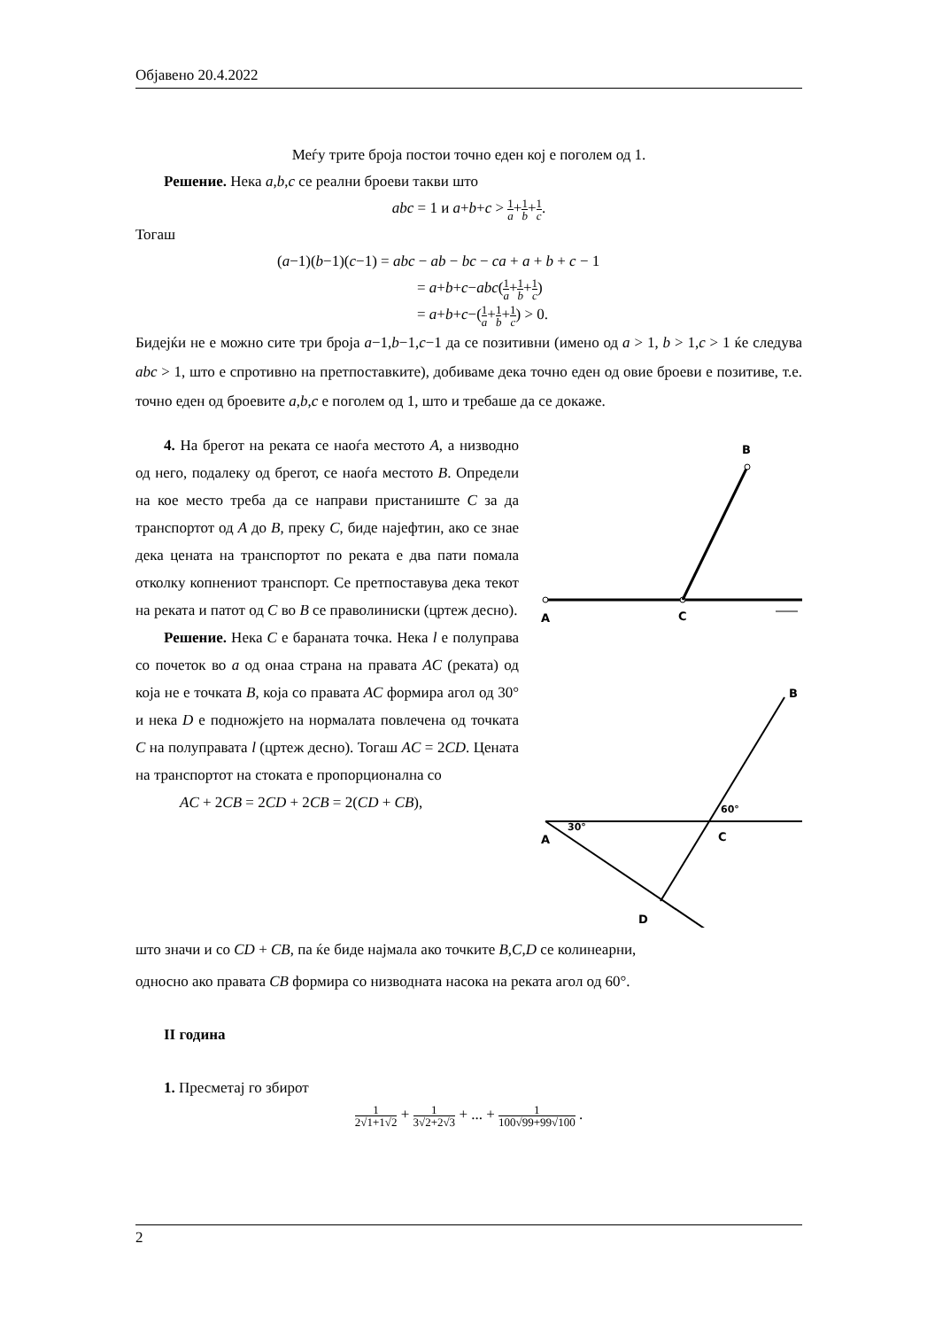Објавено 20.4.2022
Меѓу трите броја постои точно еден кој е поголем од 1.
Решение. Нека a,b,c се реални броеви такви што
abc = 1 и a+b+c > 1 a+1 b+1 c.
Тогаш
(a−1)(b−1)(c−1) = abc − ab − bc − ca + a + b + c − 1
= a+b+c−abc(1 a+1 b+1 c)
= a+b+c−(1 a+1 b+1 c) > 0.
Бидејќи не е можно сите три броја a−1,b−1,c−1 да се позитивни (имено од a > 1, b > 1,c > 1 ќе следува abc > 1, што е спротивно на претпоставките), добиваме дека точно еден од овие броеви е позитиве, т.е. точно еден од броевите a,b,c е поголем од 1, што и требаше да се докаже.
4. На брегот на реката се наоѓа местото A, а низводно од него, подалеку од брегот, се наоѓа местото B. Определи на кое место треба да се направи пристаниште C за да транспортот од A до B, преку C, биде најефтин, ако се знае дека цената на транспортот по реката е два пати помала отколку копнениот транспорт. Се претпоставува дека текот на реката и патот од C во B се праволиниски (цртеж десно).
Решение. Нека C е бараната точка. Нека l е полуправа со почеток во a од онаа страна на правата AC (реката) од која не е точката B, која со правата AC формира агол од 30° и нека D е подножјето на нормалата повлечена од точката C на полуправата l (цртеж десно). Тогаш AC = 2CD. Цената на транспортот на стоката е пропорционална со
AC + 2CB = 2CD + 2CB = 2(CD + CB),
B
A
C
B
A
C
D
30°
60°
што значи и со CD + CB, па ќе биде најмала ако точките B,C,D се колинеарни,
односно ако правата CB формира со низводната насока на реката агол од 60°.
II година
1. Пресметај го збирот
1 2√1+1√2 + 1 3√2+2√3 + ... + 1 100√99+99√100 .
2